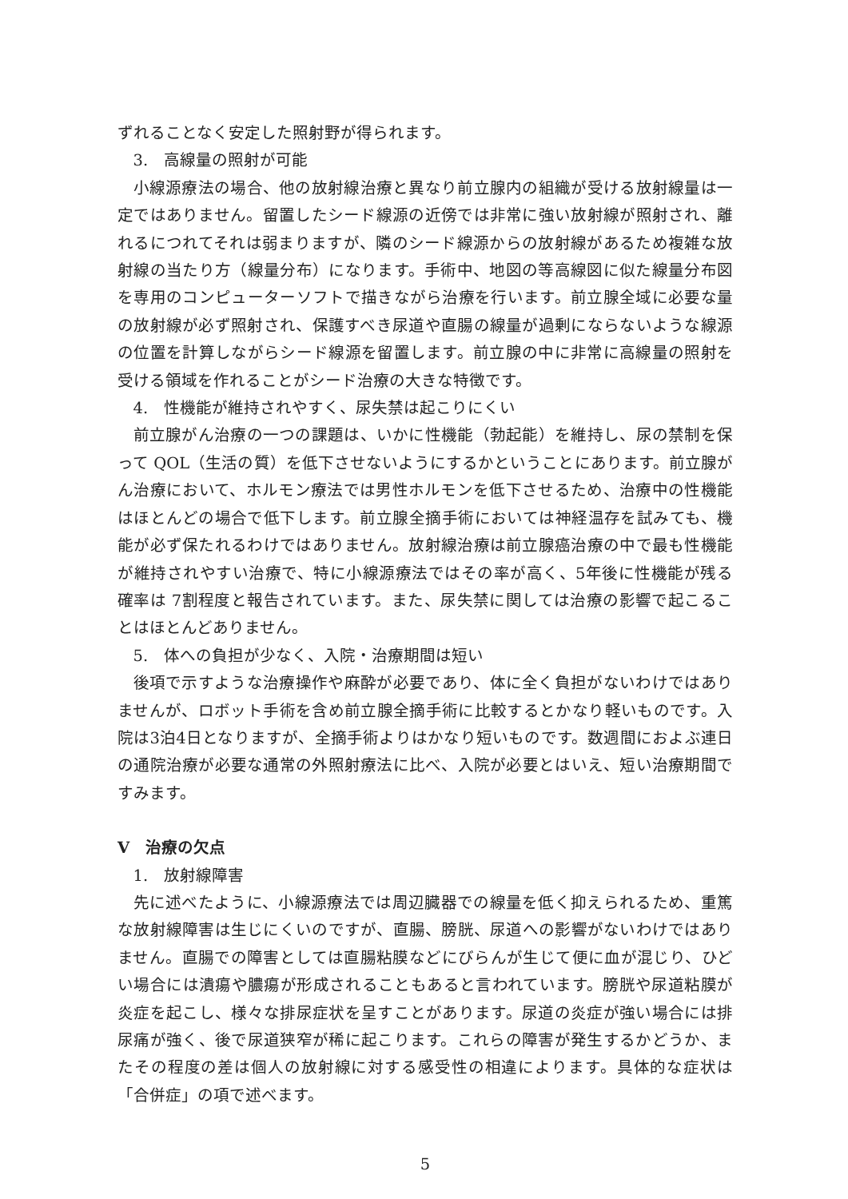ずれることなく安定した照射野が得られます。
3.　高線量の照射が可能
小線源療法の場合、他の放射線治療と異なり前立腺内の組織が受ける放射線量は一定ではありません。留置したシード線源の近傍では非常に強い放射線が照射され、離れるにつれてそれは弱まりますが、隣のシード線源からの放射線があるため複雑な放射線の当たり方（線量分布）になります。手術中、地図の等高線図に似た線量分布図を専用のコンピューターソフトで描きながら治療を行います。前立腺全域に必要な量の放射線が必ず照射され、保護すべき尿道や直腸の線量が過剰にならないような線源の位置を計算しながらシード線源を留置します。前立腺の中に非常に高線量の照射を受ける領域を作れることがシード治療の大きな特徴です。
4.　性機能が維持されやすく、尿失禁は起こりにくい
前立腺がん治療の一つの課題は、いかに性機能（勃起能）を維持し、尿の禁制を保って QOL（生活の質）を低下させないようにするかということにあります。前立腺がん治療において、ホルモン療法では男性ホルモンを低下させるため、治療中の性機能はほとんどの場合で低下します。前立腺全摘手術においては神経温存を試みても、機能が必ず保たれるわけではありません。放射線治療は前立腺癌治療の中で最も性機能が維持されやすい治療で、特に小線源療法ではその率が高く、5年後に性機能が残る確率は 7割程度と報告されています。また、尿失禁に関しては治療の影響で起こることはほとんどありません。
5.　体への負担が少なく、入院・治療期間は短い
後項で示すような治療操作や麻酔が必要であり、体に全く負担がないわけではありませんが、ロボット手術を含め前立腺全摘手術に比較するとかなり軽いものです。入院は3泊4日となりますが、全摘手術よりはかなり短いものです。数週間におよぶ連日の通院治療が必要な通常の外照射療法に比べ、入院が必要とはいえ、短い治療期間ですみます。
V　治療の欠点
1.　放射線障害
先に述べたように、小線源療法では周辺臓器での線量を低く抑えられるため、重篤な放射線障害は生じにくいのですが、直腸、膀胱、尿道への影響がないわけではありません。直腸での障害としては直腸粘膜などにびらんが生じて便に血が混じり、ひどい場合には潰瘍や膿瘍が形成されることもあると言われています。膀胱や尿道粘膜が炎症を起こし、様々な排尿症状を呈すことがあります。尿道の炎症が強い場合には排尿痛が強く、後で尿道狭窄が稀に起こります。これらの障害が発生するかどうか、またその程度の差は個人の放射線に対する感受性の相違によります。具体的な症状は「合併症」の項で述べます。
5